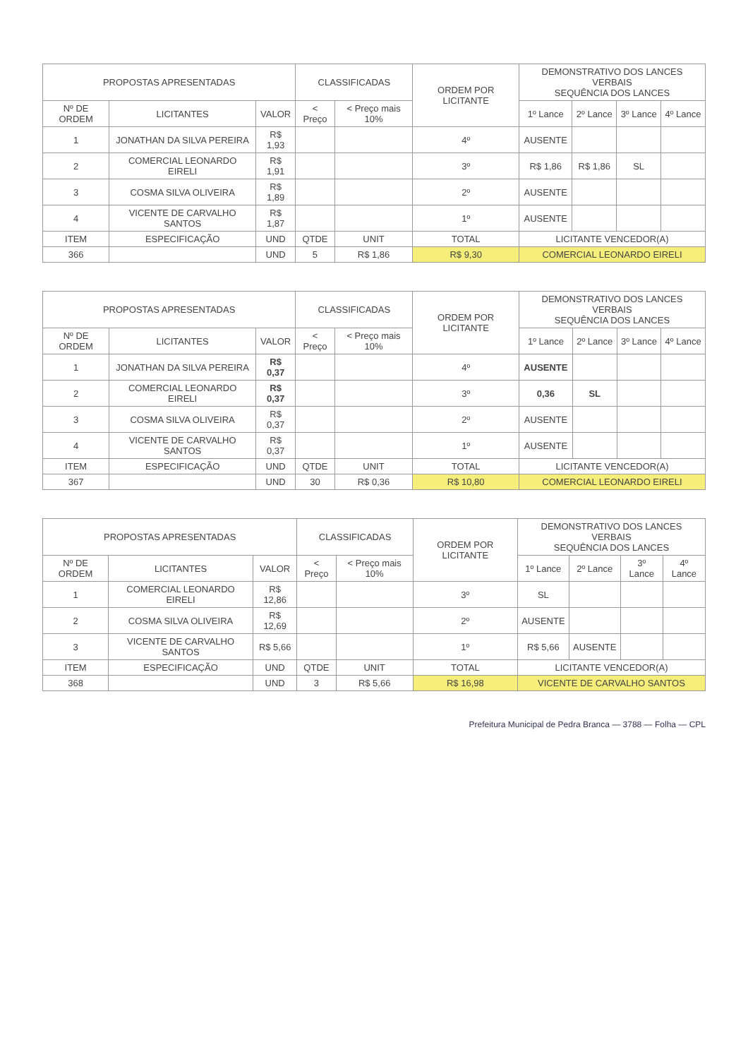| PROPOSTAS APRESENTADAS | | | CLASSIFICADAS | | ORDEM POR LICITANTE | DEMONSTRATIVO DOS LANCES VERBAIS SEQUÊNCIA DOS LANCES | | | |
| --- | --- | --- | --- | --- | --- | --- | --- | --- | --- |
| Nº DE ORDEM | LICITANTES | VALOR | < Preço | < Preço mais 10% | | 1º Lance | 2º Lance | 3º Lance | 4º Lance |
| 1 | JONATHAN DA SILVA PEREIRA | R$ 1,93 | | | 4º | AUSENTE | | | |
| 2 | COMERCIAL LEONARDO EIRELI | R$ 1,91 | | | 3º | R$ 1,86 | R$ 1,86 | SL | |
| 3 | COSMA SILVA OLIVEIRA | R$ 1,89 | | | 2º | AUSENTE | | | |
| 4 | VICENTE DE CARVALHO SANTOS | R$ 1,87 | | | 1º | AUSENTE | | | |
| ITEM | ESPECIFICAÇÃO | UND | QTDE | UNIT | TOTAL | LICITANTE VENCEDOR(A) | | | |
| 366 | | UND | 5 | R$ 1,86 | R$ 9,30 | COMERCIAL LEONARDO EIRELI | | | |
| PROPOSTAS APRESENTADAS | | | CLASSIFICADAS | | ORDEM POR LICITANTE | DEMONSTRATIVO DOS LANCES VERBAIS SEQUÊNCIA DOS LANCES | | | |
| --- | --- | --- | --- | --- | --- | --- | --- | --- | --- |
| Nº DE ORDEM | LICITANTES | VALOR | < Preço | < Preço mais 10% | | 1º Lance | 2º Lance | 3º Lance | 4º Lance |
| 1 | JONATHAN DA SILVA PEREIRA | R$ 0,37 | | | 4º | AUSENTE | | | |
| 2 | COMERCIAL LEONARDO EIRELI | R$ 0,37 | | | 3º | 0,36 | SL | | |
| 3 | COSMA SILVA OLIVEIRA | R$ 0,37 | | | 2º | AUSENTE | | | |
| 4 | VICENTE DE CARVALHO SANTOS | R$ 0,37 | | | 1º | AUSENTE | | | |
| ITEM | ESPECIFICAÇÃO | UND | QTDE | UNIT | TOTAL | LICITANTE VENCEDOR(A) | | | |
| 367 | | UND | 30 | R$ 0,36 | R$ 10,80 | COMERCIAL LEONARDO EIRELI | | | |
| PROPOSTAS APRESENTADAS | | | CLASSIFICADAS | | ORDEM POR LICITANTE | DEMONSTRATIVO DOS LANCES VERBAIS SEQUÊNCIA DOS LANCES | | | |
| --- | --- | --- | --- | --- | --- | --- | --- | --- | --- |
| Nº DE ORDEM | LICITANTES | VALOR | < Preço | < Preço mais 10% | | 1º Lance | 2º Lance | 3º Lance | 4º Lance |
| 1 | COMERCIAL LEONARDO EIRELI | R$ 12,86 | | | 3º | SL | | | |
| 2 | COSMA SILVA OLIVEIRA | R$ 12,69 | | | 2º | AUSENTE | | | |
| 3 | VICENTE DE CARVALHO SANTOS | R$ 5,66 | | | 1º | R$ 5,66 | AUSENTE | | |
| ITEM | ESPECIFICAÇÃO | UND | QTDE | UNIT | TOTAL | LICITANTE VENCEDOR(A) | | | |
| 368 | | UND | 3 | R$ 5,66 | R$ 16,98 | VICENTE DE CARVALHO SANTOS | | | |
Prefeitura Municipal de Pedra Branca — 3788 — Folha — CPL